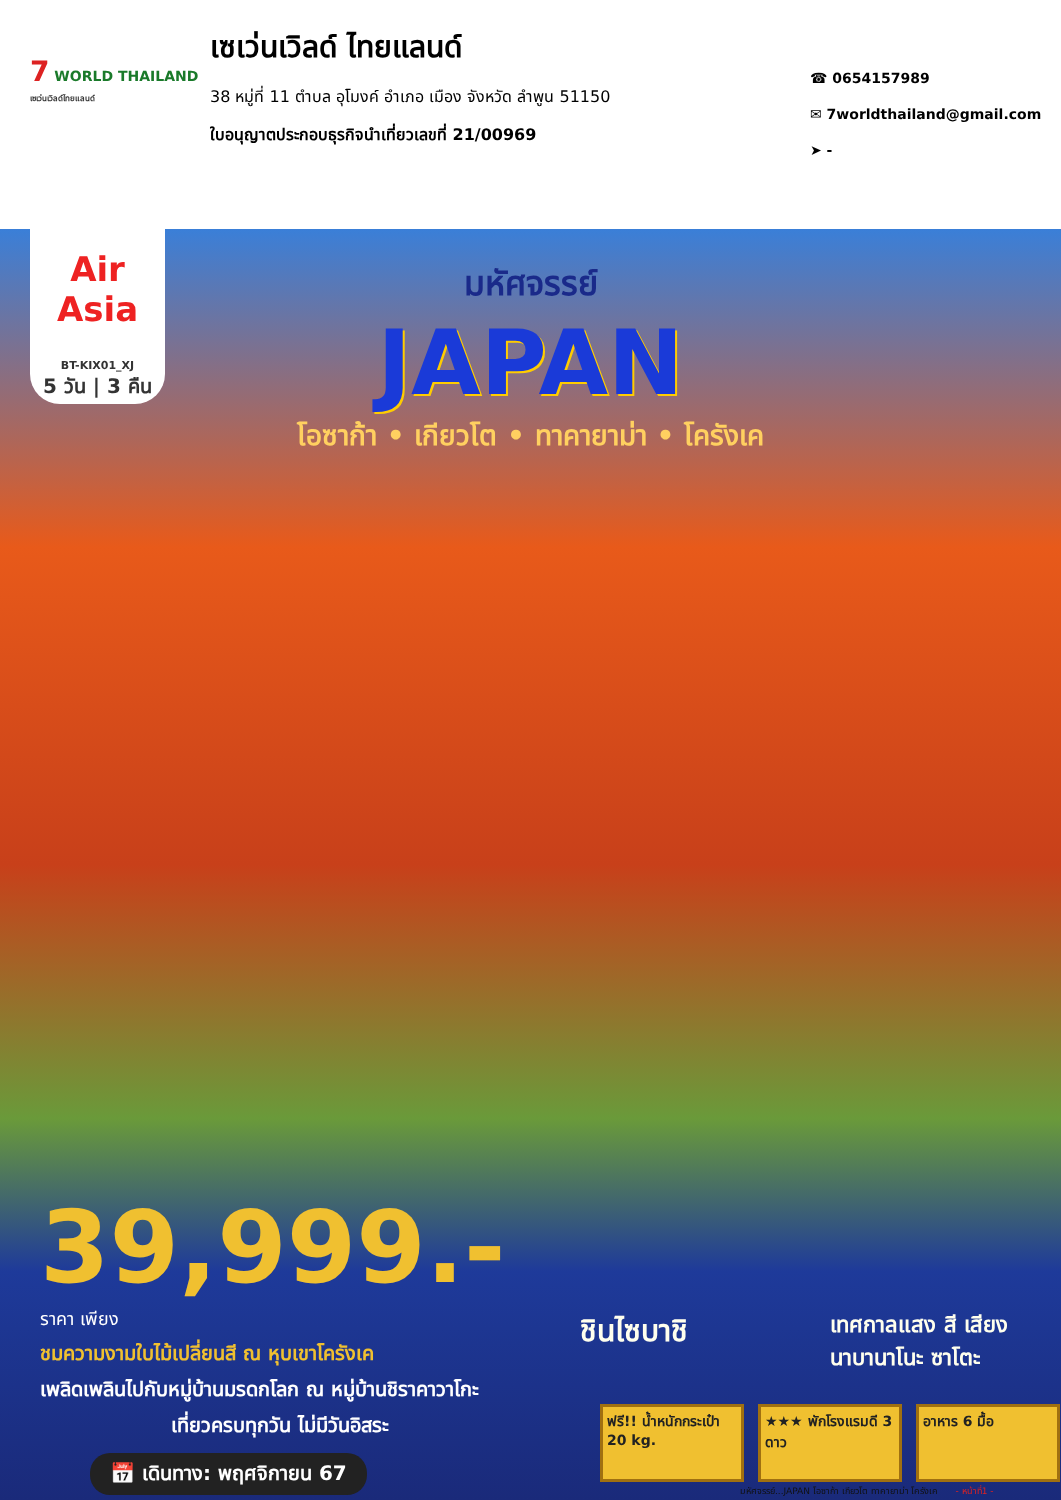7 WORLD THAILAND
เซเว่นเวิลด์ไทยแลนด์
เซเว่นเวิลด์ ไทยแลนด์
38 หมู่ที่ 11 ตำบล อุโมงค์ อำเภอ เมือง จังหวัด ลำพูน 51150
ใบอนุญาตประกอบธุรกิจนำเที่ยวเลขที่ 21/00969
☎ 0654157989
✉ 7worldthailand@gmail.com
➤ -
Air Asia
BT-KIX01_XJ
5 วัน | 3 คืน
มหัศจรรย์
JAPAN
โอซาก้า • เกียวโต • ทาคายาม่า • โครังเค
39,999.- ราคา เพียง
ชมความงามใบไม้เปลี่ยนสี ณ หุบเขาโครังเค
เพลิดเพลินไปกับหมู่บ้านมรดกโลก ณ หมู่บ้านชิราคาวาโกะ
เที่ยวครบทุกวัน ไม่มีวันอิสระ
📅 เดินทาง: พฤศจิกายน 67
ชินไซบาชิ
เทศกาลแสง สี เสียง
นาบานาโนะ ซาโตะ
ฟรี!! น้ำหนักกระเป๋า 20 kg.
★★★ พักโรงแรมดี 3 ดาว
อาหาร 6 มื้อ
มหัศจรรย์...JAPAN โอซาก้า เกียวโต ทาคายาม่า โครังเค - หน้าที่1 -